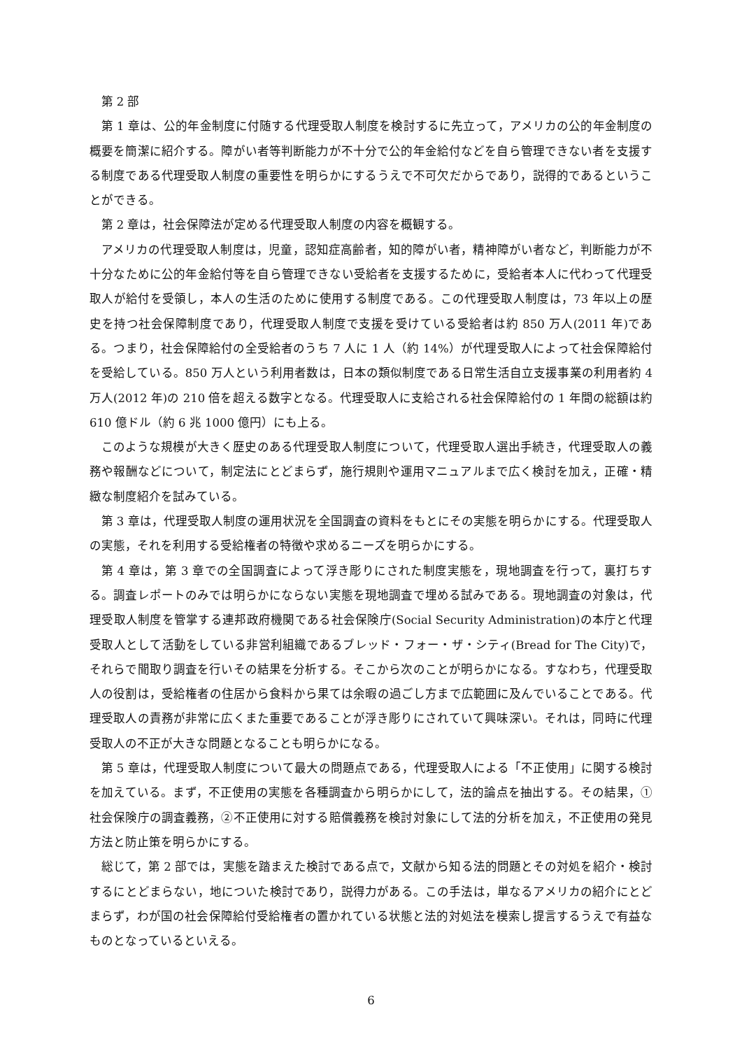第 2 部
第 1 章は、公的年金制度に付随する代理受取人制度を検討するに先立って，アメリカの公的年金制度の概要を簡潔に紹介する。障がい者等判断能力が不十分で公的年金給付などを自ら管理できない者を支援する制度である代理受取人制度の重要性を明らかにするうえで不可欠だからであり，説得的であるということができる。
第 2 章は，社会保障法が定める代理受取人制度の内容を概観する。
アメリカの代理受取人制度は，児童，認知症高齢者，知的障がい者，精神障がい者など，判断能力が不十分なために公的年金給付等を自ら管理できない受給者を支援するために，受給者本人に代わって代理受取人が給付を受領し，本人の生活のために使用する制度である。この代理受取人制度は，73 年以上の歴史を持つ社会保障制度であり，代理受取人制度で支援を受けている受給者は約 850 万人(2011 年)である。つまり，社会保障給付の全受給者のうち 7 人に 1 人（約 14%）が代理受取人によって社会保障給付を受給している。850 万人という利用者数は，日本の類似制度である日常生活自立支援事業の利用者約 4 万人(2012 年)の 210 倍を超える数字となる。代理受取人に支給される社会保障給付の 1 年間の総額は約 610 億ドル（約 6 兆 1000 億円）にも上る。
このような規模が大きく歴史のある代理受取人制度について，代理受取人選出手続き，代理受取人の義務や報酬などについて，制定法にとどまらず，施行規則や運用マニュアルまで広く検討を加え，正確・精緻な制度紹介を試みている。
第 3 章は，代理受取人制度の運用状況を全国調査の資料をもとにその実態を明らかにする。代理受取人の実態，それを利用する受給権者の特徴や求めるニーズを明らかにする。
第 4 章は，第 3 章での全国調査によって浮き彫りにされた制度実態を，現地調査を行って，裏打ちする。調査レポートのみでは明らかにならない実態を現地調査で埋める試みである。現地調査の対象は，代理受取人制度を管掌する連邦政府機関である社会保険庁(Social Security Administration)の本庁と代理受取人として活動をしている非営利組織であるブレッド・フォー・ザ・シティ(Bread for The City)で，それらで聞取り調査を行いその結果を分析する。そこから次のことが明らかになる。すなわち，代理受取人の役割は，受給権者の住居から食料から果ては余暇の過ごし方まで広範囲に及んでいることである。代理受取人の責務が非常に広くまた重要であることが浮き彫りにされていて興味深い。それは，同時に代理受取人の不正が大きな問題となることも明らかになる。
第 5 章は，代理受取人制度について最大の問題点である，代理受取人による「不正使用」に関する検討を加えている。まず，不正使用の実態を各種調査から明らかにして，法的論点を抽出する。その結果，①社会保険庁の調査義務，②不正使用に対する賠償義務を検討対象にして法的分析を加え，不正使用の発見方法と防止策を明らかにする。
総じて，第 2 部では，実態を踏まえた検討である点で，文献から知る法的問題とその対処を紹介・検討するにとどまらない，地についた検討であり，説得力がある。この手法は，単なるアメリカの紹介にとどまらず，わが国の社会保障給付受給権者の置かれている状態と法的対処法を模索し提言するうえで有益なものとなっているといえる。
6